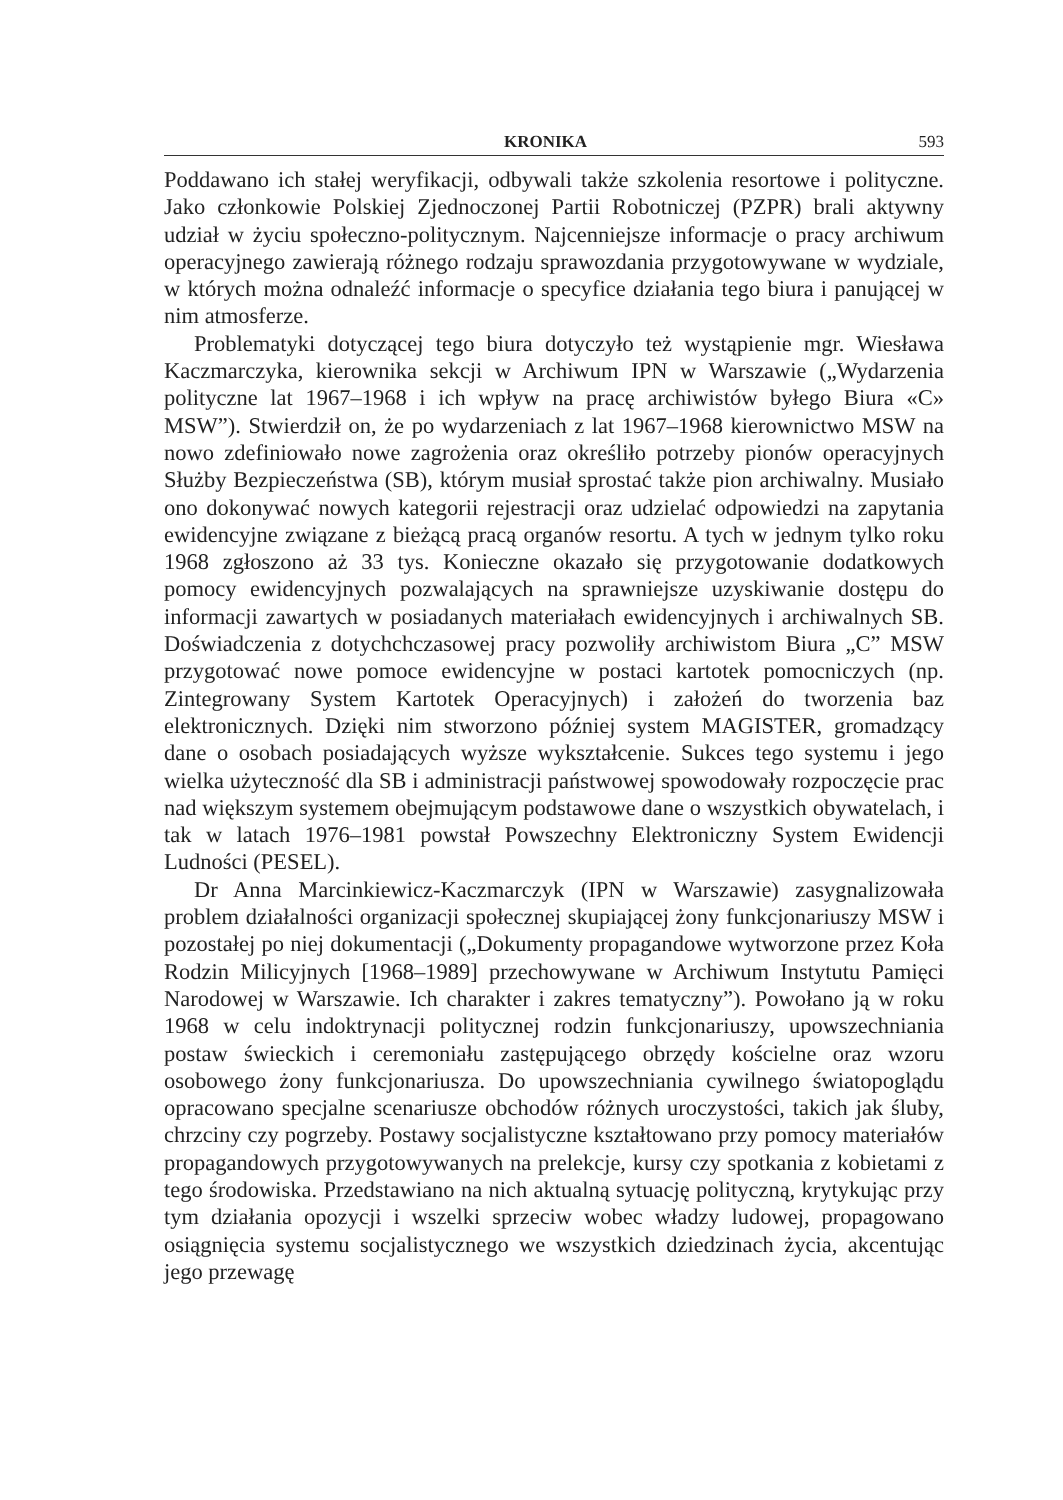KRONIKA 593
Poddawano ich stałej weryfikacji, odbywali także szkolenia resortowe i polityczne. Jako członkowie Polskiej Zjednoczonej Partii Robotniczej (PZPR) brali aktywny udział w życiu społeczno-politycznym. Najcenniejsze informacje o pracy archiwum operacyjnego zawierają różnego rodzaju sprawozdania przygotowywane w wydziale, w których można odnaleźć informacje o specyfice działania tego biura i panującej w nim atmosferze.
Problematyki dotyczącej tego biura dotyczyło też wystąpienie mgr. Wiesława Kaczmarczyka, kierownika sekcji w Archiwum IPN w Warszawie („Wydarzenia polityczne lat 1967–1968 i ich wpływ na pracę archiwistów byłego Biura «C» MSW”). Stwierdził on, że po wydarzeniach z lat 1967–1968 kierownictwo MSW na nowo zdefiniowało nowe zagrożenia oraz określiło potrzeby pionów operacyjnych Służby Bezpieczeństwa (SB), którym musiał sprostać także pion archiwalny. Musiało ono dokonywać nowych kategorii rejestracji oraz udzielać odpowiedzi na zapytania ewidencyjne związane z bieżącą pracą organów resortu. A tych w jednym tylko roku 1968 zgłoszono aż 33 tys. Konieczne okazało się przygotowanie dodatkowych pomocy ewidencyjnych pozwalających na sprawniejsze uzyskiwanie dostępu do informacji zawartych w posiadanych materiałach ewidencyjnych i archiwalnych SB. Doświadczenia z dotychchczasowej pracy pozwoliły archiwistom Biura „C” MSW przygotować nowe pomoce ewidencyjne w postaci kartotek pomocniczych (np. Zintegrowany System Kartotek Operacyjnych) i założeń do tworzenia baz elektronicznych. Dzięki nim stworzono później system MAGISTER, gromadzący dane o osobach posiadających wyższe wykształcenie. Sukces tego systemu i jego wielka użyteczność dla SB i administracji państwowej spowodowały rozpoczęcie prac nad większym systemem obejmującym podstawowe dane o wszystkich obywatelach, i tak w latach 1976–1981 powstał Powszechny Elektroniczny System Ewidencji Ludności (PESEL).
Dr Anna Marcinkiewicz-Kaczmarczyk (IPN w Warszawie) zasygnalizowała problem działalności organizacji społecznej skupiającej żony funkcjonariuszy MSW i pozostałej po niej dokumentacji („Dokumenty propagandowe wytworzone przez Koła Rodzin Milicyjnych [1968–1989] przechowywane w Archiwum Instytutu Pamięci Narodowej w Warszawie. Ich charakter i zakres tematyczny”). Powołano ją w roku 1968 w celu indoktrynacji politycznej rodzin funkcjonariuszy, upowszechniania postaw świeckich i ceremoniału zastępującego obrzędy kościelne oraz wzoru osobowego żony funkcjonariusza. Do upowszechniania cywilnego światopoglądu opracowano specjalne scenariusze obchodów różnych uroczystości, takich jak śluby, chrzciny czy pogrzeby. Postawy socjalistyczne kształtowano przy pomocy materiałów propagandowych przygotowywanych na prelekcje, kursy czy spotkania z kobietami z tego środowiska. Przedstawiano na nich aktualną sytuację polityczną, krytykując przy tym działania opozycji i wszelki sprzeciw wobec władzy ludowej, propagowano osiągnięcia systemu socjalistycznego we wszystkich dziedzinach życia, akcentując jego przewagę